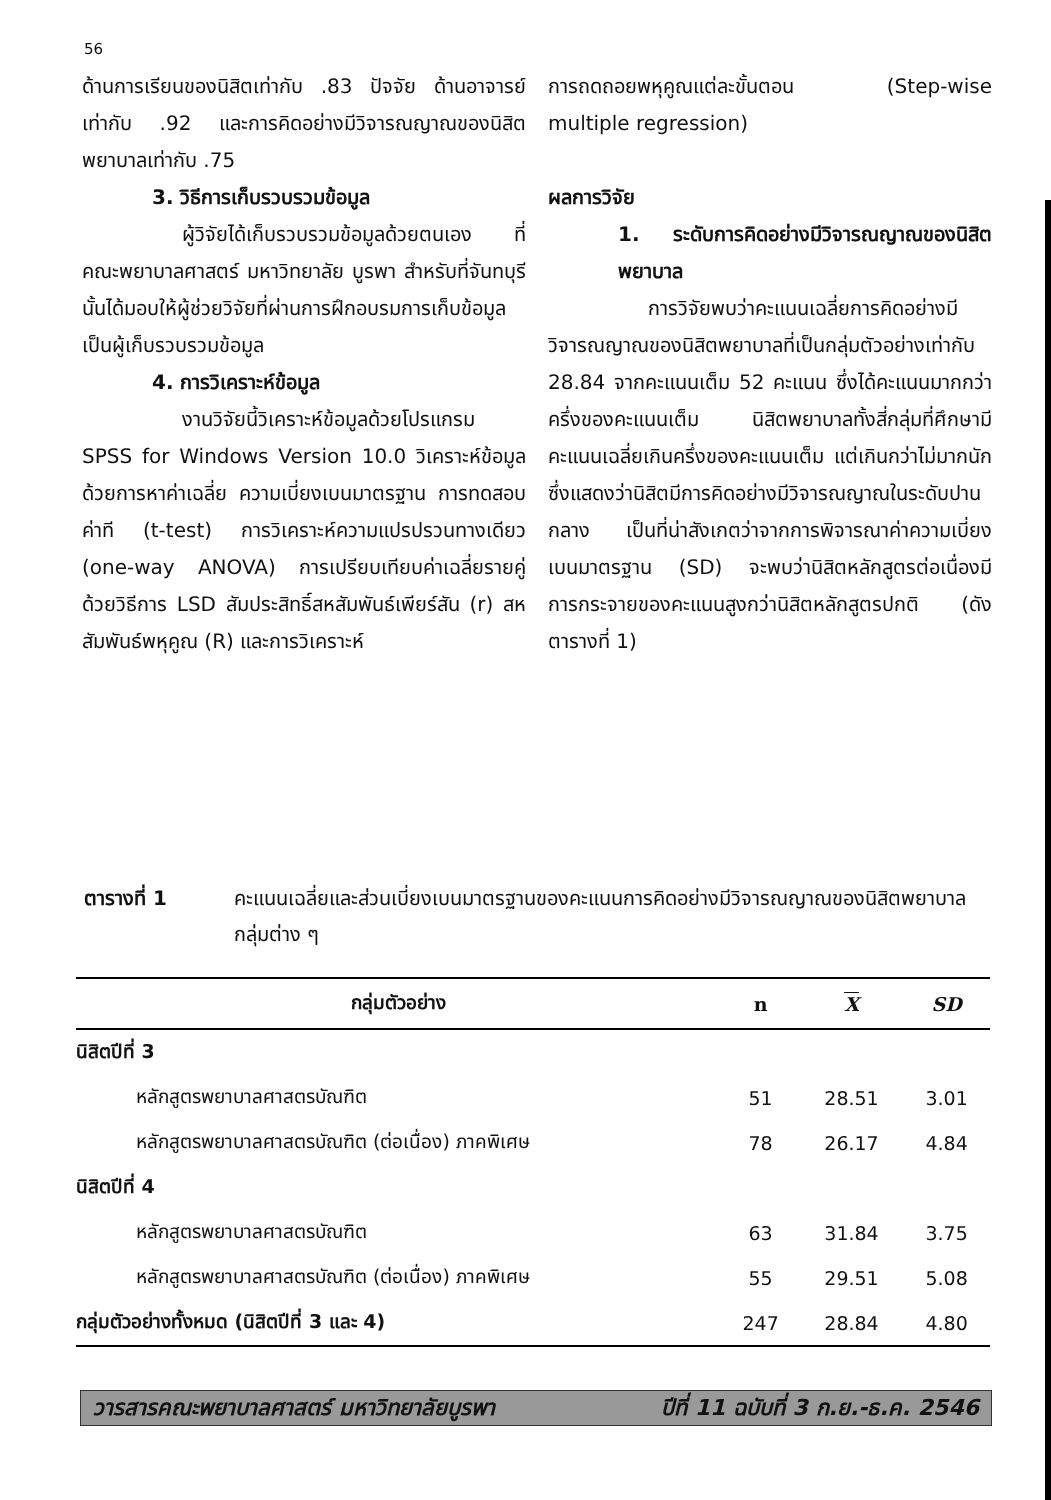56
ด้านการเรียนของนิสิตเท่ากับ .83 ปัจจัย ด้านอาจารย์เท่ากับ .92 และการคิดอย่างมีวิจารณญาณของนิสิตพยาบาลเท่ากับ .75
3. วิธีการเก็บรวบรวมข้อมูล
ผู้วิจัยได้เก็บรวบรวมข้อมูลด้วยตนเอง ที่คณะพยาบาลศาสตร์ มหาวิทยาลัย บูรพา สำหรับที่จันทบุรีนั้นได้มอบให้ผู้ช่วยวิจัยที่ผ่านการฝึกอบรมการเก็บข้อมูลเป็นผู้เก็บรวบรวมข้อมูล
4. การวิเคราะห์ข้อมูล
งานวิจัยนี้วิเคราะห์ข้อมูลด้วยโปรแกรม SPSS for Windows Version 10.0 วิเคราะห์ข้อมูลด้วยการหาค่าเฉลี่ย ความเบี่ยงเบนมาตรฐาน การทดสอบค่าที (t-test) การวิเคราะห์ความแปรปรวนทางเดียว (one-way ANOVA) การเปรียบเทียบค่าเฉลี่ยรายคู่ด้วยวิธีการ LSD สัมประสิทธิ์สหสัมพันธ์เพียร์สัน (r) สหสัมพันธ์พหุคูณ (R) และการวิเคราะห์
การถดถอยพหุคูณแต่ละขั้นตอน (Step-wise multiple regression)
ผลการวิจัย
1. ระดับการคิดอย่างมีวิจารณญาณของนิสิตพยาบาล
การวิจัยพบว่าคะแนนเฉลี่ยการคิดอย่างมีวิจารณญาณของนิสิตพยาบาลที่เป็นกลุ่มตัวอย่างเท่ากับ 28.84 จากคะแนนเต็ม 52 คะแนน ซึ่งได้คะแนนมากกว่าครึ่งของคะแนนเต็ม นิสิตพยาบาลทั้งสี่กลุ่มที่ศึกษามีคะแนนเฉลี่ยเกินครึ่งของคะแนนเต็ม แต่เกินกว่าไม่มากนัก ซึ่งแสดงว่านิสิตมีการคิดอย่างมีวิจารณญาณในระดับปานกลาง เป็นที่น่าสังเกตว่าจากการพิจารณาค่าความเบี่ยงเบนมาตรฐาน (SD) จะพบว่านิสิตหลักสูตรต่อเนื่องมีการกระจายของคะแนนสูงกว่านิสิตหลักสูตรปกติ (ดังตารางที่ 1)
ตารางที่ 1 คะแนนเฉลี่ยและส่วนเบี่ยงเบนมาตรฐานของคะแนนการคิดอย่างมีวิจารณญาณของนิสิตพยาบาลกลุ่มต่าง ๆ
| กลุ่มตัวอย่าง | n | X | SD |
| --- | --- | --- | --- |
| นิสิตปีที่ 3 | | | |
| หลักสูตรพยาบาลศาสตรบัณฑิต | 51 | 28.51 | 3.01 |
| หลักสูตรพยาบาลศาสตรบัณฑิต (ต่อเนื่อง) ภาคพิเศษ | 78 | 26.17 | 4.84 |
| นิสิตปีที่ 4 | | | |
| หลักสูตรพยาบาลศาสตรบัณฑิต | 63 | 31.84 | 3.75 |
| หลักสูตรพยาบาลศาสตรบัณฑิต (ต่อเนื่อง) ภาคพิเศษ | 55 | 29.51 | 5.08 |
| กลุ่มตัวอย่างทั้งหมด (นิสิตปีที่ 3 และ 4) | 247 | 28.84 | 4.80 |
วารสารคณะพยาบาลศาสตร์ มหาวิทยาลัยบูรพา ปีที่ 11 ฉบับที่ 3 ก.ย.-ธ.ค. 2546